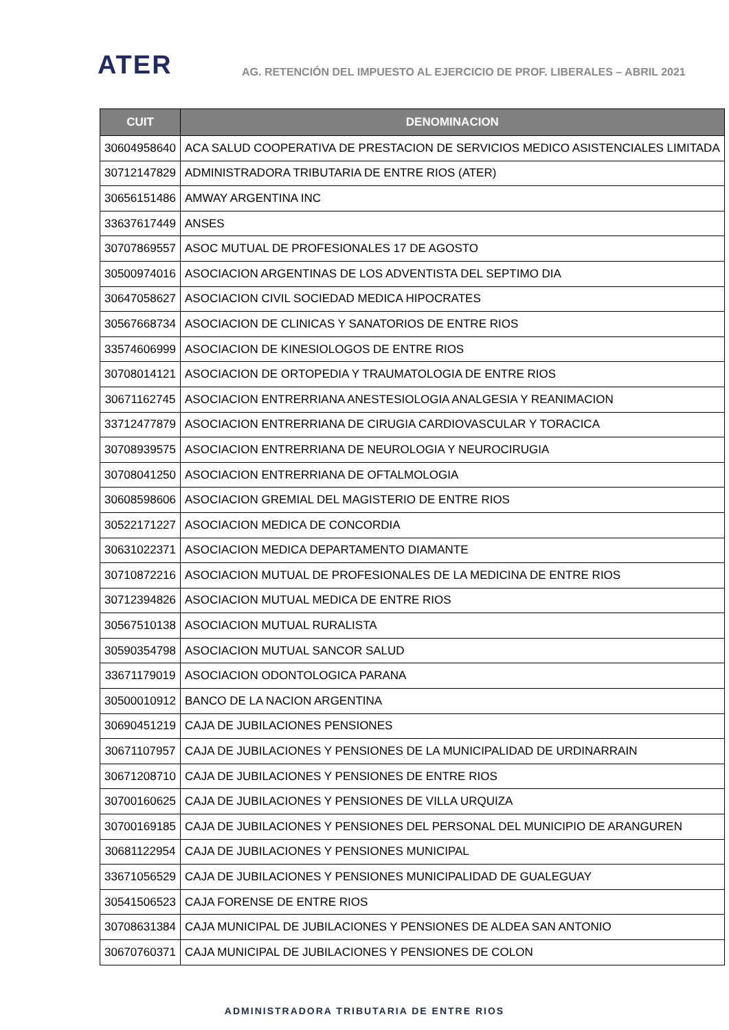ATER
AG. RETENCIÓN DEL IMPUESTO AL EJERCICIO DE PROF. LIBERALES – ABRIL 2021
| CUIT | DENOMINACION |
| --- | --- |
| 30604958640 | ACA SALUD COOPERATIVA DE PRESTACION DE SERVICIOS MEDICO ASISTENCIALES LIMITADA |
| 30712147829 | ADMINISTRADORA TRIBUTARIA DE ENTRE RIOS (ATER) |
| 30656151486 | AMWAY ARGENTINA INC |
| 33637617449 | ANSES |
| 30707869557 | ASOC MUTUAL DE PROFESIONALES 17 DE AGOSTO |
| 30500974016 | ASOCIACION ARGENTINAS DE LOS ADVENTISTA DEL SEPTIMO DIA |
| 30647058627 | ASOCIACION CIVIL SOCIEDAD MEDICA HIPOCRATES |
| 30567668734 | ASOCIACION DE CLINICAS Y SANATORIOS DE ENTRE RIOS |
| 33574606999 | ASOCIACION DE KINESIOLOGOS DE ENTRE RIOS |
| 30708014121 | ASOCIACION DE ORTOPEDIA Y TRAUMATOLOGIA DE ENTRE RIOS |
| 30671162745 | ASOCIACION ENTRERRIANA ANESTESIOLOGIA ANALGESIA Y REANIMACION |
| 33712477879 | ASOCIACION ENTRERRIANA DE CIRUGIA CARDIOVASCULAR Y TORACICA |
| 30708939575 | ASOCIACION ENTRERRIANA DE NEUROLOGIA Y NEUROCIRUGIA |
| 30708041250 | ASOCIACION ENTRERRIANA DE OFTALMOLOGIA |
| 30608598606 | ASOCIACION GREMIAL DEL MAGISTERIO DE ENTRE RIOS |
| 30522171227 | ASOCIACION MEDICA DE CONCORDIA |
| 30631022371 | ASOCIACION MEDICA DEPARTAMENTO DIAMANTE |
| 30710872216 | ASOCIACION MUTUAL DE PROFESIONALES DE LA MEDICINA DE ENTRE RIOS |
| 30712394826 | ASOCIACION MUTUAL MEDICA DE ENTRE RIOS |
| 30567510138 | ASOCIACION MUTUAL RURALISTA |
| 30590354798 | ASOCIACION MUTUAL SANCOR SALUD |
| 33671179019 | ASOCIACION ODONTOLOGICA PARANA |
| 30500010912 | BANCO DE LA NACION ARGENTINA |
| 30690451219 | CAJA DE JUBILACIONES PENSIONES |
| 30671107957 | CAJA DE JUBILACIONES Y PENSIONES DE LA MUNICIPALIDAD DE URDINARRAIN |
| 30671208710 | CAJA DE JUBILACIONES Y PENSIONES DE ENTRE RIOS |
| 30700160625 | CAJA DE JUBILACIONES Y PENSIONES DE VILLA URQUIZA |
| 30700169185 | CAJA DE JUBILACIONES Y PENSIONES DEL PERSONAL DEL MUNICIPIO DE ARANGUREN |
| 30681122954 | CAJA DE JUBILACIONES Y PENSIONES MUNICIPAL |
| 33671056529 | CAJA DE JUBILACIONES Y PENSIONES MUNICIPALIDAD DE GUALEGUAY |
| 30541506523 | CAJA FORENSE DE ENTRE RIOS |
| 30708631384 | CAJA MUNICIPAL DE JUBILACIONES Y PENSIONES DE ALDEA SAN ANTONIO |
| 30670760371 | CAJA MUNICIPAL DE JUBILACIONES Y PENSIONES DE COLON |
ADMINISTRADORA TRIBUTARIA DE ENTRE RIOS